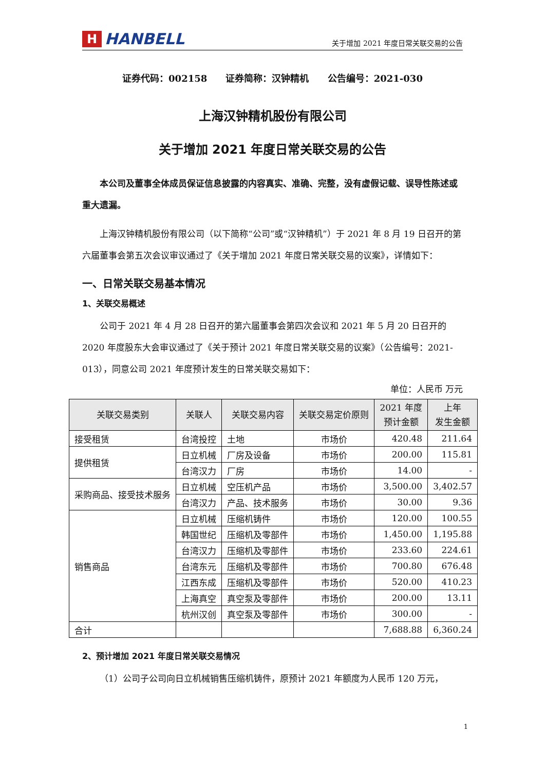H
HANBELL
关于增加 2021 年度日常关联交易的公告
证券代码：002158 证券简称：汉钟精机 公告编号：2021-030
上海汉钟精机股份有限公司
关于增加 2021 年度日常关联交易的公告
本公司及董事全体成员保证信息披露的内容真实、准确、完整，没有虚假记载、误导性陈述或重大遗漏。
上海汉钟精机股份有限公司（以下简称“公司”或“汉钟精机”）于 2021 年 8 月 19 日召开的第六届董事会第五次会议审议通过了《关于增加 2021 年度日常关联交易的议案》，详情如下：
一、日常关联交易基本情况
1、关联交易概述
公司于 2021 年 4 月 28 日召开的第六届董事会第四次会议和 2021 年 5 月 20 日召开的 2020 年度股东大会审议通过了《关于预计 2021 年度日常关联交易的议案》（公告编号：2021-013），同意公司 2021 年度预计发生的日常关联交易如下：
单位：人民币 万元
| 关联交易类别 | 关联人 | 关联交易内容 | 关联交易定价原则 | 2021 年度 预计金额 | 上年 发生金额 |
| --- | --- | --- | --- | --- | --- |
| 接受租赁 | 台湾投控 | 土地 | 市场价 | 420.48 | 211.64 |
| 提供租赁 | 日立机械 | 厂房及设备 | 市场价 | 200.00 | 115.81 |
| | 台湾汉力 | 厂房 | 市场价 | 14.00 | - |
| 采购商品、接受技术服务 | 日立机械 | 空压机产品 | 市场价 | 3,500.00 | 3,402.57 |
| | 台湾汉力 | 产品、技术服务 | 市场价 | 30.00 | 9.36 |
| 销售商品 | 日立机械 | 压缩机铸件 | 市场价 | 120.00 | 100.55 |
| | 韩国世纪 | 压缩机及零部件 | 市场价 | 1,450.00 | 1,195.88 |
| | 台湾汉力 | 压缩机及零部件 | 市场价 | 233.60 | 224.61 |
| | 台湾东元 | 压缩机及零部件 | 市场价 | 700.80 | 676.48 |
| | 江西东成 | 压缩机及零部件 | 市场价 | 520.00 | 410.23 |
| | 上海真空 | 真空泵及零部件 | 市场价 | 200.00 | 13.11 |
| | 杭州汉创 | 真空泵及零部件 | 市场价 | 300.00 | - |
| 合计 | | | | 7,688.88 | 6,360.24 |
2、预计增加 2021 年度日常关联交易情况
（1）公司子公司向日立机械销售压缩机铸件，原预计 2021 年额度为人民币 120 万元，
1